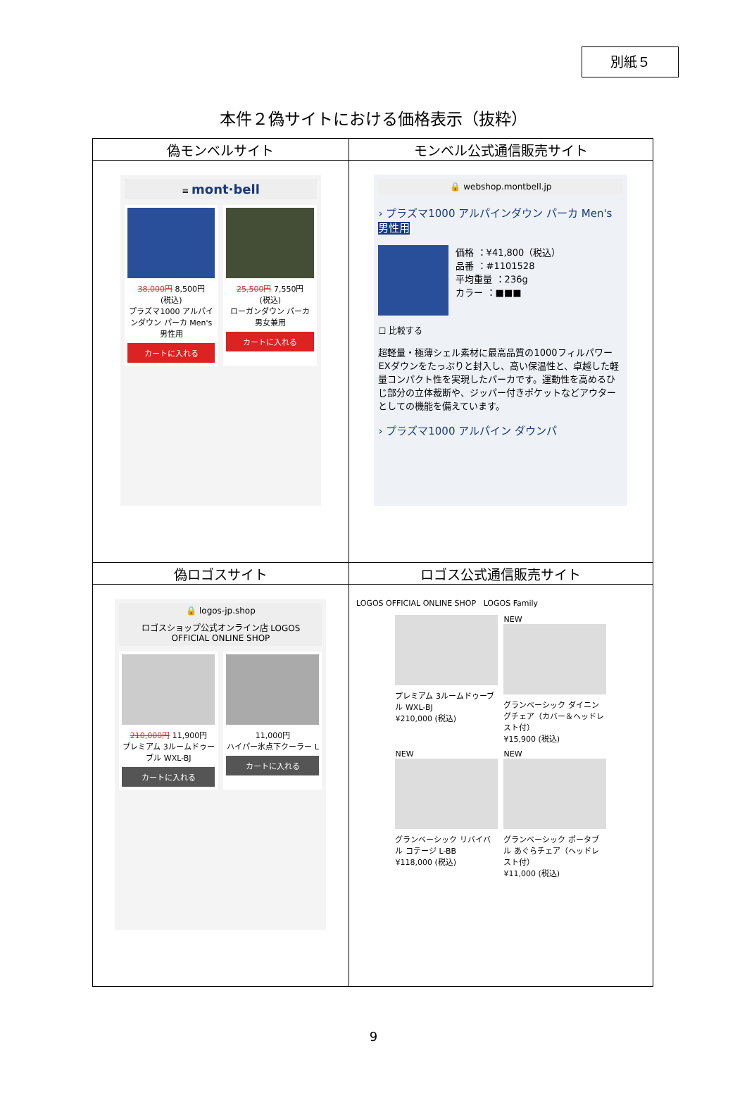別紙５
本件２偽サイトにおける価格表示（抜粋）
| 偽モンベルサイト | モンベル公式通信販売サイト |
| --- | --- |
| ≡ mont·bell 38,000円 8,500円 (税込) プラズマ1000 アルパインダウン パーカ Men's 男性用 カートに入れる 25,500円 7,550円 (税込) ローガンダウン パーカ 男女兼用 カートに入れる | 🔒 webshop.montbell.jp › プラズマ1000 アルパインダウン パーカ Men's 男性用 価格 ：¥41,800（税込） 品番 ：#1101528 平均重量 ：236g カラー ：■■■ ☐ 比較する 超軽量・極薄シェル素材に最高品質の1000フィルパワー EXダウンをたっぷりと封入し、高い保温性と、卓越した軽量コンパクト性を実現したパーカです。運動性を高めるひじ部分の立体裁断や、ジッパー付きポケットなどアウターとしての機能を備えています。 › プラズマ1000 アルパイン ダウンパ |
| 偽ロゴスサイト | ロゴス公式通信販売サイト |
| 🔒 logos-jp.shop ロゴスショップ公式オンライン店 LOGOS OFFICIAL ONLINE SHOP 210,000円 11,900円 プレミアム 3ルームドゥーブル WXL-BJ カートに入れる 11,000円 ハイパー氷点下クーラー L カートに入れる | LOGOS OFFICIAL ONLINE SHOP LOGOS Family プレミアム 3ルームドゥーブル WXL-BJ ¥210,000 (税込) NEW グランベーシック ダイニングチェア（カバー＆ヘッドレスト付） ¥15,900 (税込) NEW グランベーシック リバイバル コテージ L-BB ¥118,000 (税込) NEW グランベーシック ポータブル あぐらチェア（ヘッドレスト付） ¥11,000 (税込) |
9